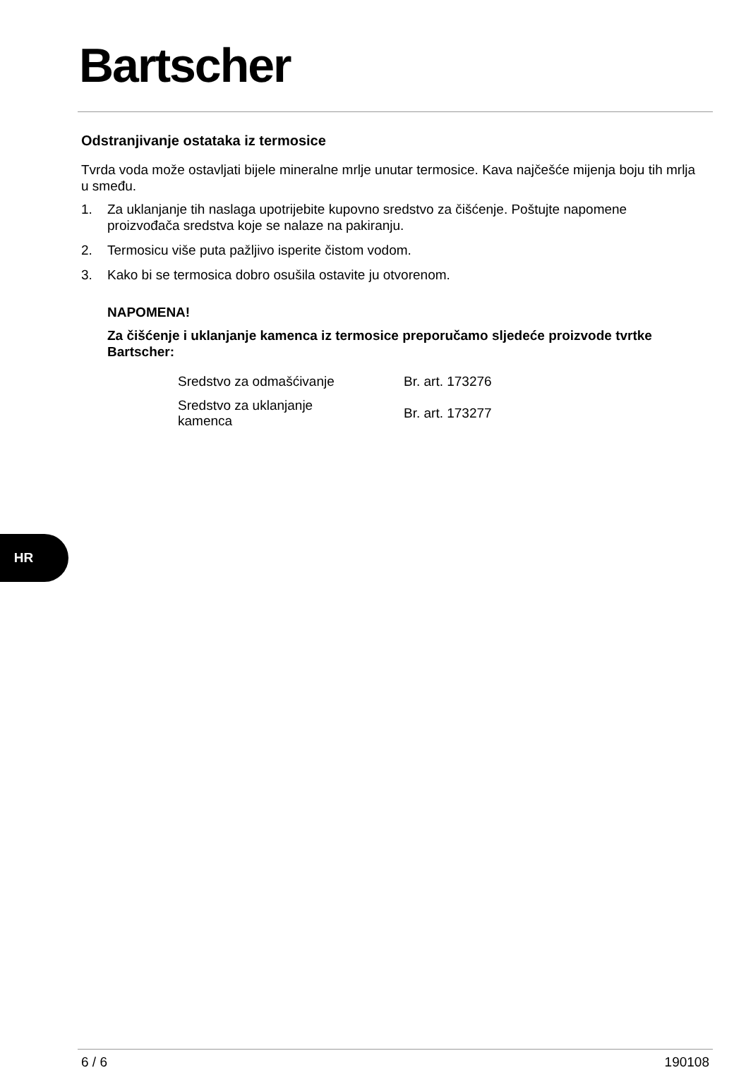Bartscher
Odstranjivanje ostataka iz termosice
Tvrda voda može ostavljati bijele mineralne mrlje unutar termosice. Kava najčešće mijenja boju tih mrlja u smeđu.
1. Za uklanjanje tih naslaga upotrijebite kupovno sredstvo za čišćenje. Poštujte napomene proizvođača sredstva koje se nalaze na pakiranju.
2. Termosicu više puta pažljivo isperite čistom vodom.
3. Kako bi se termosica dobro osušila ostavite ju otvorenom.
NAPOMENA!
Za čišćenje i uklanjanje kamenca iz termosice preporučamo sljedeće proizvode tvrtke Bartscher:
| Sredstvo za odmašćivanje | Br. art. 173276 |
| Sredstvo za uklanjanje kamenca | Br. art. 173277 |
HR
6 / 6 190108